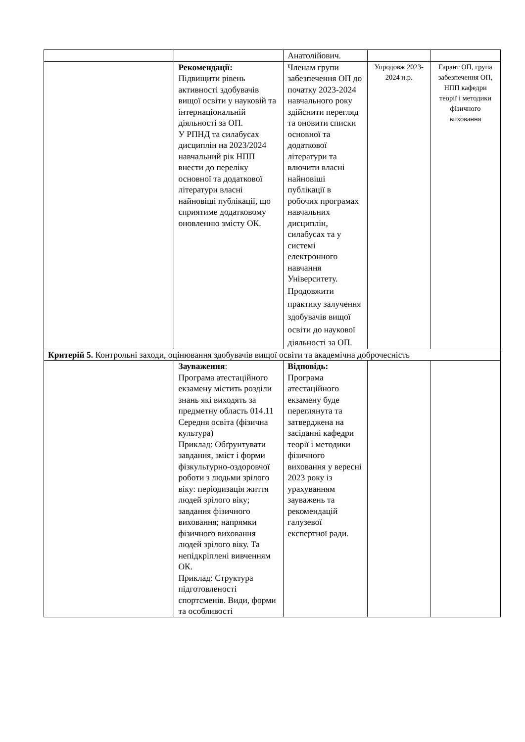| | | Анатолійович. | | |
| | Рекомендації: Підвищити рівень активності здобувачів вищої освіти у науковій та інтернаціональній діяльності за ОП. У РПНД та силабусах дисциплін на 2023/2024 навчальний рік НПП внести до переліку основної та додаткової літератури власні найновіші публікації, що сприятиме додатковому оновленню змісту ОК. | Членам групи забезпечення ОП до початку 2023-2024 навчального року здійснити перегляд та оновити списки основної та додаткової літератури та влючити власні найновіші публікації в робочих програмах навчальних дисциплін, силабусах та у системі електронного навчання Університету. Продовжити практику залучення здобувачів вищої освіти до наукової діяльності за ОП. | Упродовж 2023-2024 н.р. | Гарант ОП, група забезпечення ОП, НПП кафедри теорії і методики фізичного виховання |
| Критерій 5. Контрольні заходи, оцінювання здобувачів вищої освіти та академічна доброчесність | | | | |
| | Зауваження : Програма атестаційного екзамену містить розділи знань які виходять за предметну область 014.11 Середня освіта (фізична культура) Приклад: Обґрунтувати завдання, зміст і форми фізкультурно-оздоровчої роботи з людьми зрілого віку: періодизація життя людей зрілого віку; завдання фізичного виховання; напрямки фізичного виховання людей зрілого віку. Та непідкріплені вивченням ОК. Приклад: Структура підготовленості спортсменів. Види, форми та особливості | Відповідь: Програма атестаційного екзамену буде переглянута та затверджена на засіданні кафедри теорії і методики фізичного виховання у вересні 2023 року із урахуванням зауважень та рекомендацій галузевої експертної ради. | | |